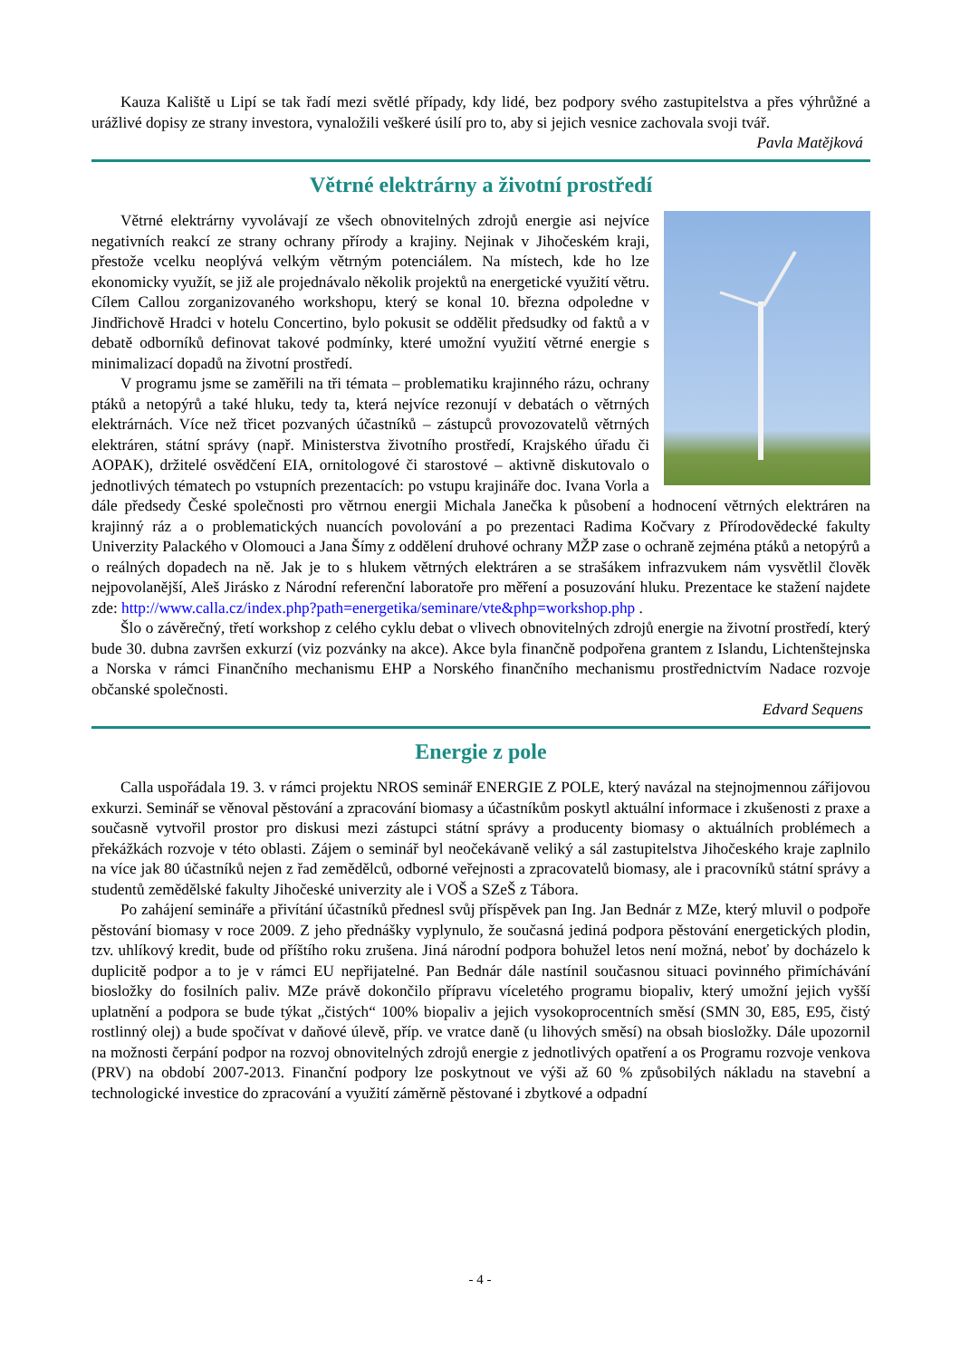Kauza Kaliště u Lipí se tak řadí mezi světlé případy, kdy lidé, bez podpory svého zastupitelstva a přes výhrůžné a urážlivé dopisy ze strany investora, vynaložili veškeré úsilí pro to, aby si jejich vesnice zachovala svoji tvář.
Pavla Matějková
Větrné elektrárny a životní prostředí
Větrné elektrárny vyvolávají ze všech obnovitelných zdrojů energie asi nejvíce negativních reakcí ze strany ochrany přírody a krajiny. Nejinak v Jihočeském kraji, přestože vcelku neoplývá velkým větrným potenciálem. Na místech, kde ho lze ekonomicky využít, se již ale projednávalo několik projektů na energetické využití větru. Cílem Callou zorganizovaného workshopu, který se konal 10. března odpoledne v Jindřichově Hradci v hotelu Concertino, bylo pokusit se oddělit předsudky od faktů a v debatě odborníků definovat takové podmínky, které umožní využití větrné energie s minimalizací dopadů na životní prostředí.
V programu jsme se zaměřili na tři témata – problematiku krajinného rázu, ochrany ptáků a netopýrů a také hluku, tedy ta, která nejvíce rezonují v debatách o větrných elektrárnách. Více než třicet pozvaných účastníků – zástupců provozovatelů větrných elektráren, státní správy (např. Ministerstva životního prostředí, Krajského úřadu či AOPAK), držitelé osvědčení EIA, ornitologové či starostové – aktivně diskutovalo o jednotlivých tématech po vstupních prezentacích: po vstupu krajináře doc. Ivana Vorla a dále předsedy České společnosti pro větrnou energii Michala Janečka k působení a hodnocení větrných elektráren na krajinný ráz a o problematických nuancích povolování a po prezentaci Radima Kočvary z Přírodovědecké fakulty Univerzity Palackého v Olomouci a Jana Šímy z oddělení druhové ochrany MŽP zase o ochraně zejména ptáků a netopýrů a o reálných dopadech na ně. Jak je to s hlukem větrných elektráren a se strašákem infrazvukem nám vysvětlil člověk nejpovolanější, Aleš Jirásko z Národní referenční laboratoře pro měření a posuzování hluku. Prezentace ke stažení najdete zde: http://www.calla.cz/index.php?path=energetika/seminare/vte&php=workshop.php .
Šlo o závěrečný, třetí workshop z celého cyklu debat o vlivech obnovitelných zdrojů energie na životní prostředí, který bude 30. dubna završen exkurzí (viz pozvánky na akce). Akce byla finančně podpořena grantem z Islandu, Lichtenštejnska a Norska v rámci Finančního mechanismu EHP a Norského finančního mechanismu prostřednictvím Nadace rozvoje občanské společnosti.
Edvard Sequens
Energie z pole
Calla uspořádala 19. 3. v rámci projektu NROS seminář ENERGIE Z POLE, který navázal na stejnojmennou zářijovou exkurzi. Seminář se věnoval pěstování a zpracování biomasy a účastníkům poskytl aktuální informace i zkušenosti z praxe a současně vytvořil prostor pro diskusi mezi zástupci státní správy a producenty biomasy o aktuálních problémech a překážkách rozvoje v této oblasti. Zájem o seminář byl neočekávaně veliký a sál zastupitelstva Jihočeského kraje zaplnilo na více jak 80 účastníků nejen z řad zemědělců, odborné veřejnosti a zpracovatelů biomasy, ale i pracovníků státní správy a studentů zemědělské fakulty Jihočeské univerzity ale i VOŠ a SZeŠ z Tábora.
Po zahájení semináře a přivítání účastníků přednesl svůj příspěvek pan Ing. Jan Bednár z MZe, který mluvil o podpoře pěstování biomasy v roce 2009. Z jeho přednášky vyplynulo, že současná jediná podpora pěstování energetických plodin, tzv. uhlíkový kredit, bude od příštího roku zrušena. Jiná národní podpora bohužel letos není možná, neboť by docházelo k duplicitě podpor a to je v rámci EU nepřijatelné. Pan Bednár dále nastínil současnou situaci povinného přimíchávání biosložky do fosilních paliv. MZe právě dokončilo přípravu víceletého programu biopaliv, který umožní jejich vyšší uplatnění a podpora se bude týkat „čistých“ 100% biopaliv a jejich vysokoprocentních směsí (SMN 30, E85, E95, čistý rostlinný olej) a bude spočívat v daňové úlevě, příp. ve vratce daně (u lihových směsí) na obsah biosložky. Dále upozornil na možnosti čerpání podpor na rozvoj obnovitelných zdrojů energie z jednotlivých opatření a os Programu rozvoje venkova (PRV) na období 2007-2013. Finanční podpory lze poskytnout ve výši až 60 % způsobilých nákladu na stavební a technologické investice do zpracování a využití záměrně pěstované i zbytkové a odpadní
- 4 -